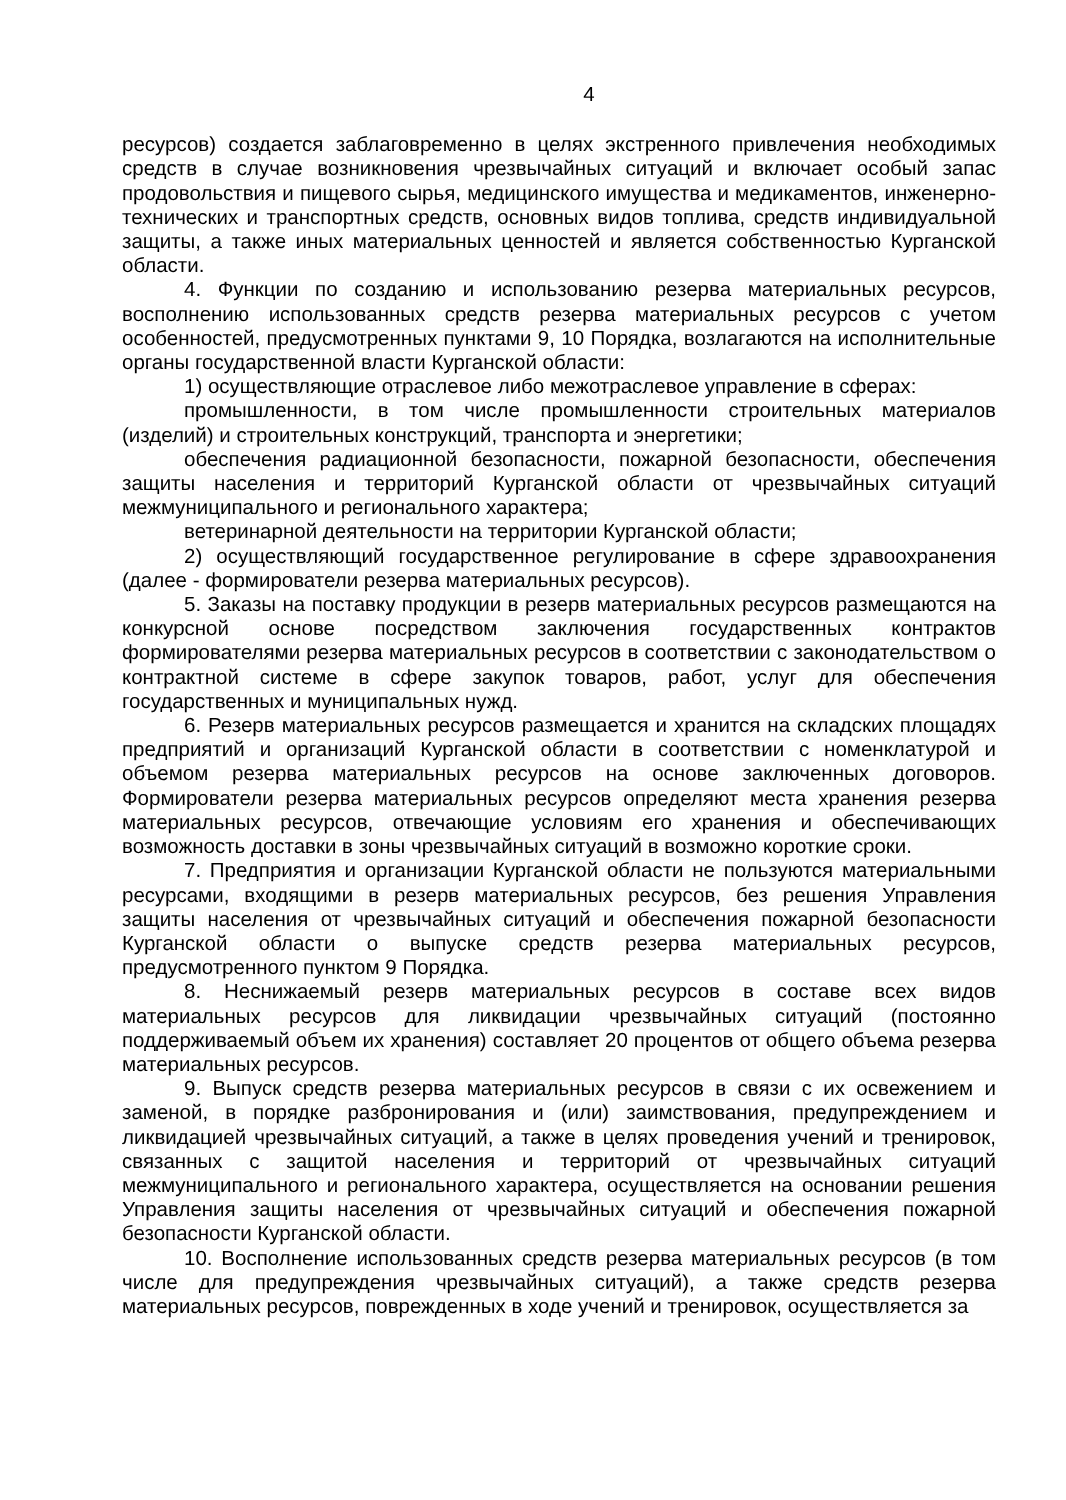4
ресурсов) создается заблаговременно в целях экстренного привлечения необходимых средств в случае возникновения чрезвычайных ситуаций и включает особый запас продовольствия и пищевого сырья, медицинского имущества и медикаментов, инженерно-технических и транспортных средств, основных видов топлива, средств индивидуальной защиты, а также иных материальных ценностей и является собственностью Курганской области.
4. Функции по созданию и использованию резерва материальных ресурсов, восполнению использованных средств резерва материальных ресурсов с учетом особенностей, предусмотренных пунктами 9, 10 Порядка, возлагаются на исполнительные органы государственной власти Курганской области:
1) осуществляющие отраслевое либо межотраслевое управление в сферах:
промышленности, в том числе промышленности строительных материалов (изделий) и строительных конструкций, транспорта и энергетики;
обеспечения радиационной безопасности, пожарной безопасности, обеспечения защиты населения и территорий Курганской области от чрезвычайных ситуаций межмуниципального и регионального характера;
ветеринарной деятельности на территории Курганской области;
2) осуществляющий государственное регулирование в сфере здравоохранения (далее - формирователи резерва материальных ресурсов).
5. Заказы на поставку продукции в резерв материальных ресурсов размещаются на конкурсной основе посредством заключения государственных контрактов формирователями резерва материальных ресурсов в соответствии с законодательством о контрактной системе в сфере закупок товаров, работ, услуг для обеспечения государственных и муниципальных нужд.
6. Резерв материальных ресурсов размещается и хранится на складских площадях предприятий и организаций Курганской области в соответствии с номенклатурой и объемом резерва материальных ресурсов на основе заключенных договоров. Формирователи резерва материальных ресурсов определяют места хранения резерва материальных ресурсов, отвечающие условиям его хранения и обеспечивающих возможность доставки в зоны чрезвычайных ситуаций в возможно короткие сроки.
7. Предприятия и организации Курганской области не пользуются материальными ресурсами, входящими в резерв материальных ресурсов, без решения Управления защиты населения от чрезвычайных ситуаций и обеспечения пожарной безопасности Курганской области о выпуске средств резерва материальных ресурсов, предусмотренного пунктом 9 Порядка.
8. Неснижаемый резерв материальных ресурсов в составе всех видов материальных ресурсов для ликвидации чрезвычайных ситуаций (постоянно поддерживаемый объем их хранения) составляет 20 процентов от общего объема резерва материальных ресурсов.
9. Выпуск средств резерва материальных ресурсов в связи с их освежением и заменой, в порядке разбронирования и (или) заимствования, предупреждением и ликвидацией чрезвычайных ситуаций, а также в целях проведения учений и тренировок, связанных с защитой населения и территорий от чрезвычайных ситуаций межмуниципального и регионального характера, осуществляется на основании решения Управления защиты населения от чрезвычайных ситуаций и обеспечения пожарной безопасности Курганской области.
10. Восполнение использованных средств резерва материальных ресурсов (в том числе для предупреждения чрезвычайных ситуаций), а также средств резерва материальных ресурсов, поврежденных в ходе учений и тренировок, осуществляется за